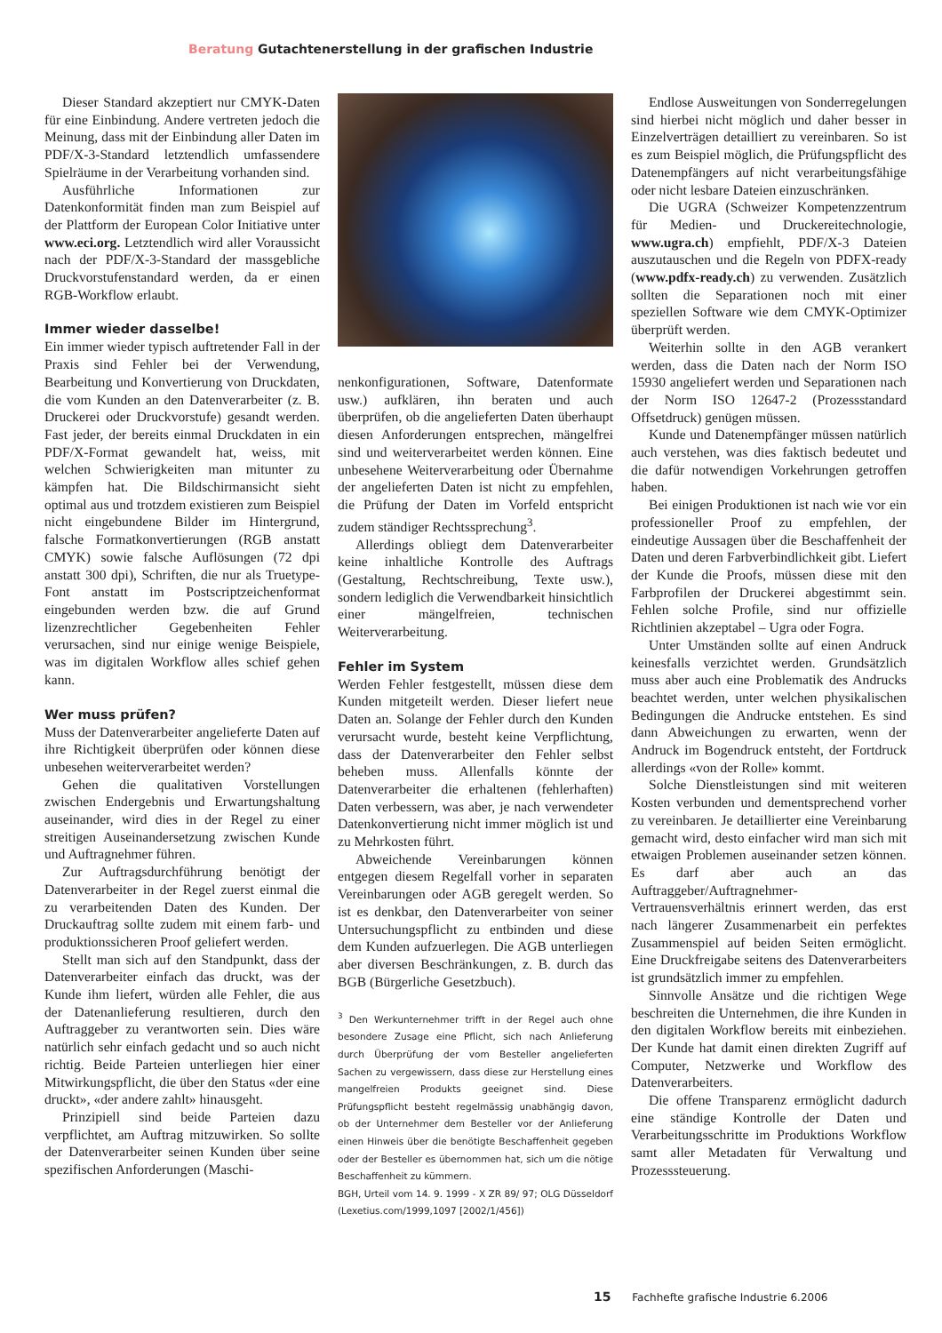Beratung Gutachtenerstellung in der grafischen Industrie
Dieser Standard akzeptiert nur CMYK-Daten für eine Einbindung. Andere vertreten jedoch die Meinung, dass mit der Einbindung aller Daten im PDF/X-3-Standard letztendlich umfassendere Spielräume in der Verarbeitung vorhanden sind.
Ausführliche Informationen zur Datenkonformität finden man zum Beispiel auf der Plattform der European Color Initiative unter www.eci.org. Letztendlich wird aller Voraussicht nach der PDF/X-3-Standard der massgebliche Druckvorstufenstandard werden, da er einen RGB-Workflow erlaubt.
Immer wieder dasselbe!
Ein immer wieder typisch auftretender Fall in der Praxis sind Fehler bei der Verwendung, Bearbeitung und Konvertierung von Druckdaten, die vom Kunden an den Datenverarbeiter (z. B. Druckerei oder Druckvorstufe) gesandt werden. Fast jeder, der bereits einmal Druckdaten in ein PDF/X-Format gewandelt hat, weiss, mit welchen Schwierigkeiten man mitunter zu kämpfen hat. Die Bildschirmansicht sieht optimal aus und trotzdem existieren zum Beispiel nicht eingebundene Bilder im Hintergrund, falsche Formatkonvertierungen (RGB anstatt CMYK) sowie falsche Auflösungen (72 dpi anstatt 300 dpi), Schriften, die nur als Truetype-Font anstatt im Postscriptzeichenformat eingebunden werden bzw. die auf Grund lizenzrechtlicher Gegebenheiten Fehler verursachen, sind nur einige wenige Beispiele, was im digitalen Workflow alles schief gehen kann.
Wer muss prüfen?
Muss der Datenverarbeiter angelieferte Daten auf ihre Richtigkeit überprüfen oder können diese unbesehen weiterverarbeitet werden?
Gehen die qualitativen Vorstellungen zwischen Endergebnis und Erwartungshaltung auseinander, wird dies in der Regel zu einer streitigen Auseinandersetzung zwischen Kunde und Auftragnehmer führen.
Zur Auftragsdurchführung benötigt der Datenverarbeiter in der Regel zuerst einmal die zu verarbeitenden Daten des Kunden. Der Druckauftrag sollte zudem mit einem farb- und produktionssicheren Proof geliefert werden.
Stellt man sich auf den Standpunkt, dass der Datenverarbeiter einfach das druckt, was der Kunde ihm liefert, würden alle Fehler, die aus der Datenanlieferung resultieren, durch den Auftraggeber zu verantworten sein. Dies wäre natürlich sehr einfach gedacht und so auch nicht richtig. Beide Parteien unterliegen hier einer Mitwirkungspflicht, die über den Status «der eine druckt», «der andere zahlt» hinausgeht.
Prinzipiell sind beide Parteien dazu verpflichtet, am Auftrag mitzuwirken. So sollte der Datenverarbeiter seinen Kunden über seine spezifischen Anforderungen (Maschi-
nenkonfigurationen, Software, Datenformate usw.) aufklären, ihn beraten und auch überprüfen, ob die angelieferten Daten überhaupt diesen Anforderungen entsprechen, mängelfrei sind und weiterverarbeitet werden können. Eine unbesehene Weiterverarbeitung oder Übernahme der angelieferten Daten ist nicht zu empfehlen, die Prüfung der Daten im Vorfeld entspricht zudem ständiger Rechtssprechung<sup>3</sup>.
Allerdings obliegt dem Datenverarbeiter keine inhaltliche Kontrolle des Auftrags (Gestaltung, Rechtschreibung, Texte usw.), sondern lediglich die Verwendbarkeit hinsichtlich einer mängelfreien, technischen Weiterverarbeitung.
Fehler im System
Werden Fehler festgestellt, müssen diese dem Kunden mitgeteilt werden. Dieser liefert neue Daten an. Solange der Fehler durch den Kunden verursacht wurde, besteht keine Verpflichtung, dass der Datenverarbeiter den Fehler selbst beheben muss. Allenfalls könnte der Datenverarbeiter die erhaltenen (fehlerhaften) Daten verbessern, was aber, je nach verwendeter Datenkonvertierung nicht immer möglich ist und zu Mehrkosten führt.
Abweichende Vereinbarungen können entgegen diesem Regelfall vorher in separaten Vereinbarungen oder AGB geregelt werden. So ist es denkbar, den Datenverarbeiter von seiner Untersuchungspflicht zu entbinden und diese dem Kunden aufzuerlegen. Die AGB unterliegen aber diversen Beschränkungen, z. B. durch das BGB (Bürgerliche Gesetzbuch).
<sup>3</sup> Den Werkunternehmer trifft in der Regel auch ohne besondere Zusage eine Pflicht, sich nach Anlieferung durch Überprüfung der vom Besteller angelieferten Sachen zu vergewissern, dass diese zur Herstellung eines mangelfreien Produkts geeignet sind. Diese Prüfungspflicht besteht regelmässig unabhängig davon, ob der Unternehmer dem Besteller vor der Anlieferung einen Hinweis über die benötigte Beschaffenheit gegeben oder der Besteller es übernommen hat, sich um die nötige Beschaffenheit zu kümmern.
BGH, Urteil vom 14. 9. 1999 - X ZR 89/ 97; OLG Düsseldorf (Lexetius.com/1999,1097 [2002/1/456])
Endlose Ausweitungen von Sonderregelungen sind hierbei nicht möglich und daher besser in Einzelverträgen detailliert zu vereinbaren. So ist es zum Beispiel möglich, die Prüfungspflicht des Datenempfängers auf nicht verarbeitungsfähige oder nicht lesbare Dateien einzuschränken.
Die UGRA (Schweizer Kompetenzzentrum für Medien- und Druckereitechnologie, www.ugra.ch) empfiehlt, PDF/X-3 Dateien auszutauschen und die Regeln von PDFX-ready (www.pdfx-ready.ch) zu verwenden. Zusätzlich sollten die Separationen noch mit einer speziellen Software wie dem CMYK-Optimizer überprüft werden.
Weiterhin sollte in den AGB verankert werden, dass die Daten nach der Norm ISO 15930 angeliefert werden und Separationen nach der Norm ISO 12647-2 (Prozessstandard Offsetdruck) genügen müssen.
Kunde und Datenempfänger müssen natürlich auch verstehen, was dies faktisch bedeutet und die dafür notwendigen Vorkehrungen getroffen haben.
Bei einigen Produktionen ist nach wie vor ein professioneller Proof zu empfehlen, der eindeutige Aussagen über die Beschaffenheit der Daten und deren Farbverbindlichkeit gibt. Liefert der Kunde die Proofs, müssen diese mit den Farbprofilen der Druckerei abgestimmt sein. Fehlen solche Profile, sind nur offizielle Richtlinien akzeptabel – Ugra oder Fogra.
Unter Umständen sollte auf einen Andruck keinesfalls verzichtet werden. Grundsätzlich muss aber auch eine Problematik des Andrucks beachtet werden, unter welchen physikalischen Bedingungen die Andrucke entstehen. Es sind dann Abweichungen zu erwarten, wenn der Andruck im Bogendruck entsteht, der Fortdruck allerdings «von der Rolle» kommt.
Solche Dienstleistungen sind mit weiteren Kosten verbunden und dementsprechend vorher zu vereinbaren. Je detaillierter eine Vereinbarung gemacht wird, desto einfacher wird man sich mit etwaigen Problemen auseinander setzen können. Es darf aber auch an das Auftraggeber/Auftragnehmer-Vertrauensverhältnis erinnert werden, das erst nach längerer Zusammenarbeit ein perfektes Zusammenspiel auf beiden Seiten ermöglicht. Eine Druckfreigabe seitens des Datenverarbeiters ist grundsätzlich immer zu empfehlen.
Sinnvolle Ansätze und die richtigen Wege beschreiten die Unternehmen, die ihre Kunden in den digitalen Workflow bereits mit einbeziehen. Der Kunde hat damit einen direkten Zugriff auf Computer, Netzwerke und Workflow des Datenverarbeiters.
Die offene Transparenz ermöglicht dadurch eine ständige Kontrolle der Daten und Verarbeitungsschritte im Produktions Workflow samt aller Metadaten für Verwaltung und Prozesssteuerung.
15 Fachhefte grafische Industrie 6.2006